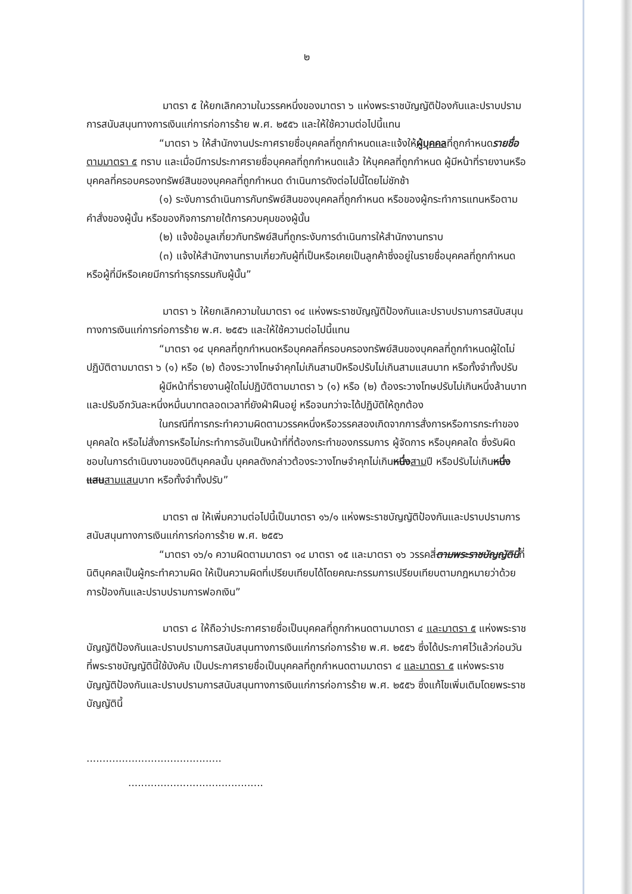๒
มาตรา ๕ ให้ยกเลิกความในวรรคหนึ่งของมาตรา ๖ แห่งพระราชบัญญัติป้องกันและปราบปรามการสนับสนุนทางการเงินแก่การก่อการร้าย พ.ศ. ๒๕๕๖ และให้ใช้ความต่อไปนี้แทน
“มาตรา ๖ ให้สำนักงานประกาศรายชื่อบุคคลที่ถูกกำหนดและแจ้งให้ผู้บุคคลที่ถูกกำหนดรายชื่อ ตามมาตรา ๕ ทราบ และเมื่อมีการประกาศรายชื่อบุคคลที่ถูกกำหนดแล้ว ให้บุคคลที่ถูกกำหนด ผู้มีหน้าที่รายงานหรือบุคคลที่ครอบครองทรัพย์สินของบุคคลที่ถูกกำหนด ดำเนินการดังต่อไปนี้โดยไม่ชักช้า
(๑) ระงับการดำเนินการกับทรัพย์สินของบุคคลที่ถูกกำหนด หรือของผู้กระทำการแทนหรือตามคำสั่งของผู้นั้น หรือของกิจการภายใต้การควบคุมของผู้นั้น
(๒) แจ้งข้อมูลเกี่ยวกับทรัพย์สินที่ถูกระงับการดำเนินการให้สำนักงานทราบ
(๓) แจ้งให้สำนักงานทราบเกี่ยวกับผู้ที่เป็นหรือเคยเป็นลูกค้าซึ่งอยู่ในรายชื่อบุคคลที่ถูกกำหนดหรือผู้ที่มีหรือเคยมีการทำธุรกรรมกับผู้นั้น”
มาตรา ๖ ให้ยกเลิกความในมาตรา ๑๔ แห่งพระราชบัญญัติป้องกันและปราบปรามการสนับสนุนทางการเงินแก่การก่อการร้าย พ.ศ. ๒๕๕๖ และให้ใช้ความต่อไปนี้แทน
“มาตรา ๑๔ บุคคลที่ถูกกำหนดหรือบุคคลที่ครอบครองทรัพย์สินของบุคคลที่ถูกกำหนดผู้ใดไม่ปฏิบัติตามมาตรา ๖ (๑) หรือ (๒) ต้องระวางโทษจำคุกไม่เกินสามปีหรือปรับไม่เกินสามแสนบาท หรือทั้งจำทั้งปรับ
ผู้มีหน้าที่รายงานผู้ใดไม่ปฏิบัติตามมาตรา ๖ (๑) หรือ (๒) ต้องระวางโทษปรับไม่เกินหนึ่งล้านบาท และปรับอีกวันละหนึ่งหมื่นบาทตลอดเวลาที่ยังฝ่าฝืนอยู่ หรือจนกว่าจะได้ปฏิบัติให้ถูกต้อง
ในกรณีที่การกระทำความผิดตามวรรคหนึ่งหรือวรรคสองเกิดจากการสั่งการหรือการกระทำของบุคคลใด หรือไม่สั่งการหรือไม่กระทำการอันเป็นหน้าที่ที่ต้องกระทำของกรรมการ ผู้จัดการ หรือบุคคลใด ซึ่งรับผิดชอบในการดำเนินงานของนิติบุคคลนั้น บุคคลดังกล่าวต้องระวางโทษจำคุกไม่เกินหนึ่ง สามปี หรือปรับไม่เกินหนึ่งแสน สามแสนบาท หรือทั้งจำทั้งปรับ”
มาตรา ๗ ให้เพิ่มความต่อไปนี้เป็นมาตรา ๑๖/๑ แห่งพระราชบัญญัติป้องกันและปราบปรามการสนับสนุนทางการเงินแก่การก่อการร้าย พ.ศ. ๒๕๕๖
“มาตรา ๑๖/๑ ความผิดตามมาตรา ๑๔ มาตรา ๑๕ และมาตรา ๑๖ วรรคสี่ตามพระราชบัญญัตินี้ที่นิติบุคคลเป็นผู้กระทำความผิด ให้เป็นความผิดที่เปรียบเทียบได้โดยคณะกรรมการเปรียบเทียบตามกฎหมายว่าด้วยการป้องกันและปราบปรามการฟอกเงิน”
มาตรา ๘ ให้ถือว่าประกาศรายชื่อเป็นบุคคลที่ถูกกำหนดตามมาตรา ๔ และมาตรา ๕ แห่งพระราชบัญญัติป้องกันและปราบปรามการสนับสนุนทางการเงินแก่การก่อการร้าย พ.ศ. ๒๕๕๖ ซึ่งได้ประกาศไว้แล้วก่อนวันที่พระราชบัญญัตินี้ใช้บังคับ เป็นประกาศรายชื่อเป็นบุคคลที่ถูกกำหนดตามมาตรา ๔ และมาตรา ๕ แห่งพระราชบัญญัติป้องกันและปราบปรามการสนับสนุนทางการเงินแก่การก่อการร้าย พ.ศ. ๒๕๕๖ ซึ่งแก้ไขเพิ่มเติมโดยพระราชบัญญัตินี้
..........................................
..........................................